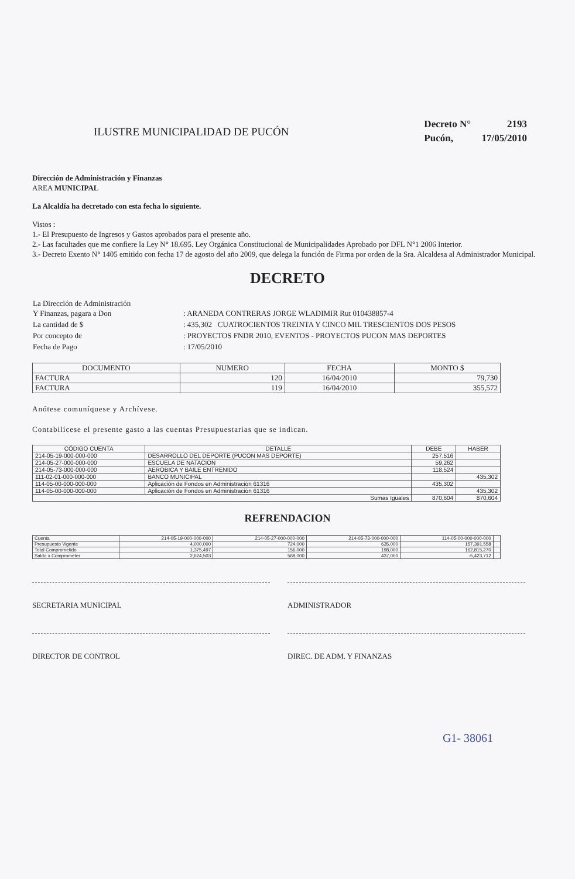ILUSTRE MUNICIPALIDAD DE PUCÓN
| Decreto N° | 2193 |
| Pucón, | 17/05/2010 |
Dirección de Administración y Finanzas
AREA MUNICIPAL
La Alcaldía ha decretado con esta fecha lo siguiente.
Vistos :
1.- El Presupuesto de Ingresos y Gastos aprobados para el presente año.
2.- Las facultades que me confiere la Ley N° 18.695. Ley Orgánica Constitucional de Municipalidades Aprobado por DFL N°1 2006 Interior.
3.- Decreto Exento N° 1405 emitido con fecha 17 de agosto del año 2009, que delega la función de Firma por orden de la Sra. Alcaldesa al Administrador Municipal.
DECRETO
| La Dirección de Administración Y Finanzas, pagara a Don | : ARANEDA CONTRERAS JORGE WLADIMIR Rut 010438857-4 |
| La cantidad de $ | : 435,302 CUATROCIENTOS TREINTA Y CINCO MIL TRESCIENTOS DOS PESOS |
| Por concepto de | : PROYECTOS FNDR 2010, EVENTOS - PROYECTOS PUCON MAS DEPORTES |
| Fecha de Pago | : 17/05/2010 |
| DOCUMENTO | NUMERO | FECHA | MONTO $ |
| --- | --- | --- | --- |
| FACTURA | 120 | 16/04/2010 | 79,730 |
| FACTURA | 119 | 16/04/2010 | 355,572 |
Anótese comuníquese y Archívese.
Contabilícese el presente gasto a las cuentas Presupuestarias que se indican.
| CÓDIGO CUENTA | DETALLE | DEBE | HABER |
| --- | --- | --- | --- |
| 214-05-19-000-000-000 | DESARROLLO DEL DEPORTE (PUCON MAS DEPORTE) | 257,516 | |
| 214-05-27-000-000-000 | ESCUELA DE NATACION | 59,262 | |
| 214-05-73-000-000-000 | AEROBICA Y BAILE ENTRENIDO | 118,524 | |
| 111-02-01-000-000-000 | BANCO MUNICIPAL | | 435,302 |
| 114-05-00-000-000-000 | Aplicación de Fondos en Administración 61316 | 435,302 | |
| 114-05-00-000-000-000 | Aplicación de Fondos en Administración 61316 | | 435,302 |
| Sumas Iguales | | 870,604 | 870,604 |
REFRENDACION
| Cuenta | 214-05-19-000-000-000 | 214-05-27-000-000-000 | 214-05-73-000-000-000 | 114-05-00-000-000-000 | |
| Presupuesto Vigente | 4,000,000 | 724,000 | 635,000 | 157,391,558 | |
| Total Comprometido | 1,375,497 | 156,000 | 198,000 | 162,815,270 | |
| Saldo x Comprometer | 2,624,503 | 568,000 | 437,000 | -5,423,712 | |
SECRETARIA MUNICIPAL ADMINISTRADOR
DIRECTOR DE CONTROL DIREC. DE ADM. Y FINANZAS
G1- 38061